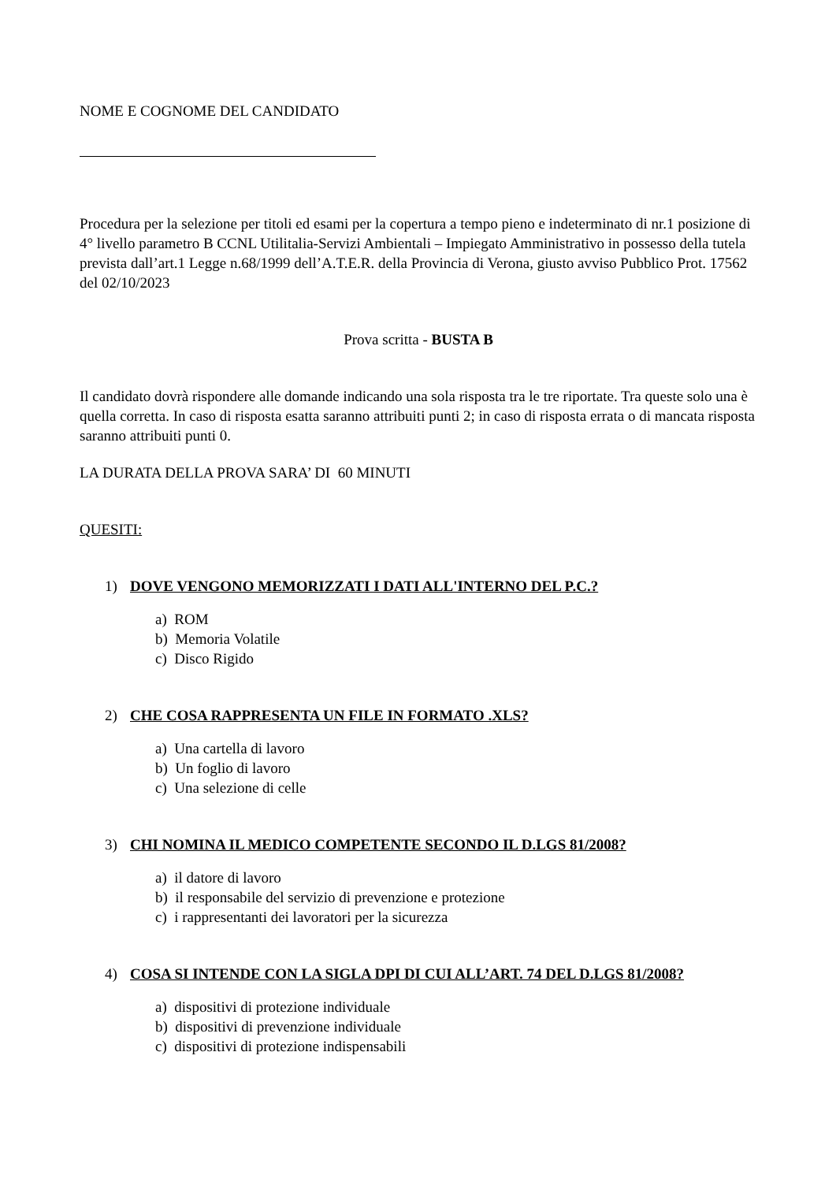NOME E COGNOME DEL CANDIDATO
Procedura per la selezione per titoli ed esami per la copertura a tempo pieno e indeterminato di nr.1 posizione di 4° livello parametro B CCNL Utilitalia-Servizi Ambientali – Impiegato Amministrativo in possesso della tutela prevista dall’art.1 Legge n.68/1999 dell’A.T.E.R. della Provincia di Verona, giusto avviso Pubblico Prot. 17562 del 02/10/2023
Prova scritta - BUSTA B
Il candidato dovrà rispondere alle domande indicando una sola risposta tra le tre riportate. Tra queste solo una è quella corretta. In caso di risposta esatta saranno attribuiti punti 2; in caso di risposta errata o di mancata risposta saranno attribuiti punti 0.
LA DURATA DELLA PROVA SARA’ DI 60 MINUTI
QUESITI:
1) DOVE VENGONO MEMORIZZATI I DATI ALL'INTERNO DEL P.C.?
a) ROM
b) Memoria Volatile
c) Disco Rigido
2) CHE COSA RAPPRESENTA UN FILE IN FORMATO .XLS?
a) Una cartella di lavoro
b) Un foglio di lavoro
c) Una selezione di celle
3) CHI NOMINA IL MEDICO COMPETENTE SECONDO IL D.LGS 81/2008?
a) il datore di lavoro
b) il responsabile del servizio di prevenzione e protezione
c) i rappresentanti dei lavoratori per la sicurezza
4) COSA SI INTENDE CON LA SIGLA DPI DI CUI ALL’ART. 74 DEL D.LGS 81/2008?
a) dispositivi di protezione individuale
b) dispositivi di prevenzione individuale
c) dispositivi di protezione indispensabili